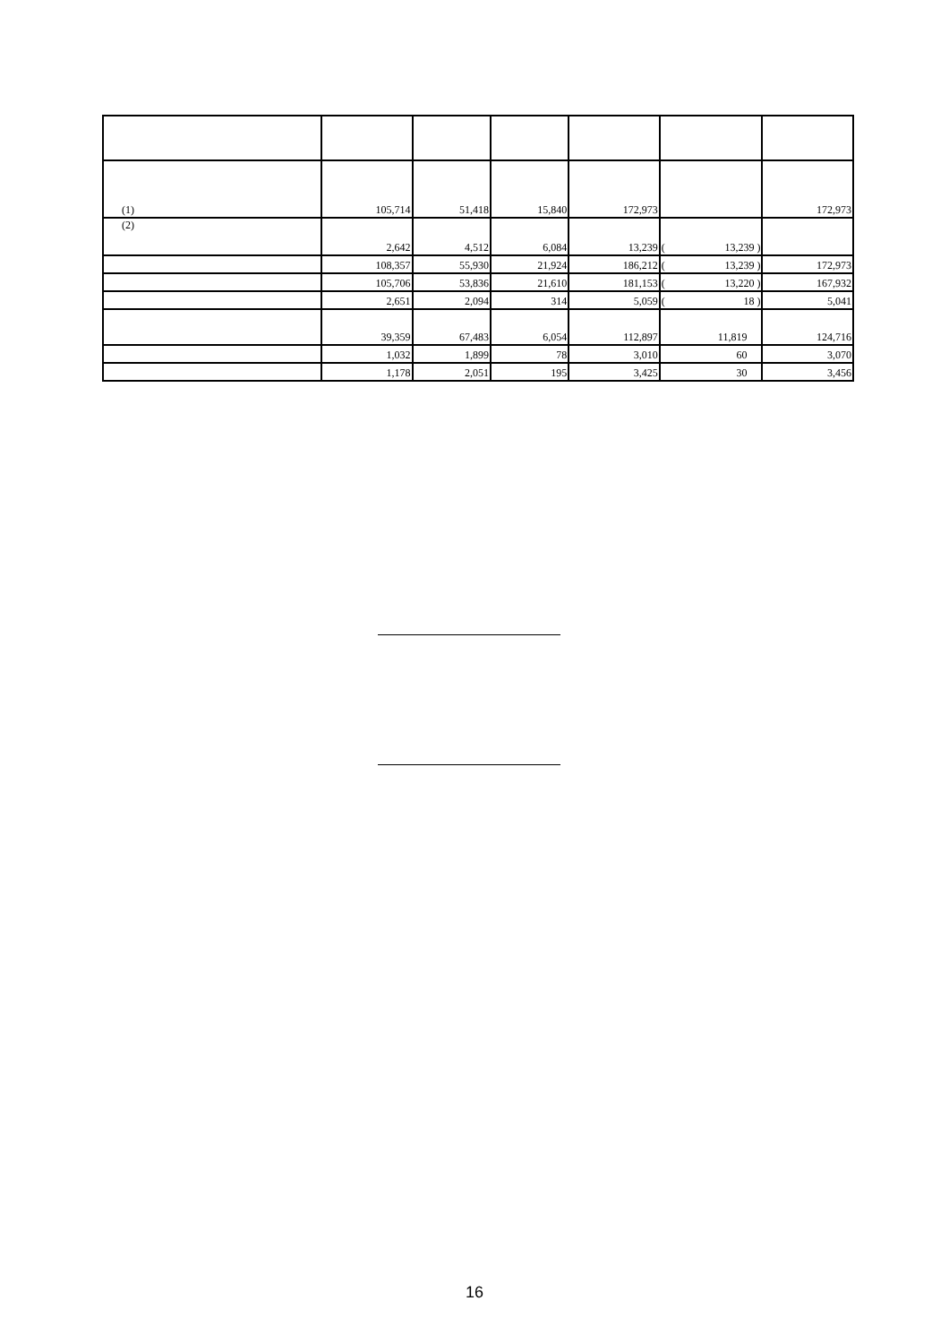| (1) | 105,714 | 51,418 | 15,840 | 172,973 | | | 172,973 |
| (2) | 2,642 | 4,512 | 6,084 | 13,239 | ( | 13,239 ) | |
| | 108,357 | 55,930 | 21,924 | 186,212 | ( | 13,239 ) | 172,973 |
| | 105,706 | 53,836 | 21,610 | 181,153 | ( | 13,220 ) | 167,932 |
| | 2,651 | 2,094 | 314 | 5,059 | ( | 18 ) | 5,041 |
| | 39,359 | 67,483 | 6,054 | 112,897 | 11,819 | | 124,716 |
| | 1,032 | 1,899 | 78 | 3,010 | 60 | | 3,070 |
| | 1,178 | 2,051 | 195 | 3,425 | 30 | | 3,456 |
16